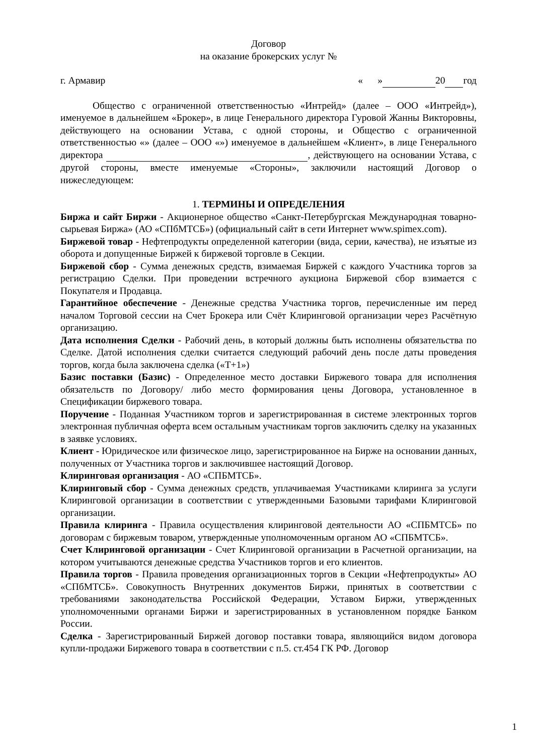Договор
на оказание брокерских услуг №
г. Армавир « » 20 год
Общество с ограниченной ответственностью «Интрейд» (далее – ООО «Интрейд»), именуемое в дальнейшем «Брокер», в лице Генерального директора Гуровой Жанны Викторовны, действующего на основании Устава, с одной стороны, и Общество с ограниченной ответственностью «» (далее – ООО «») именуемое в дальнейшем «Клиент», в лице Генерального директора , действующего на основании Устава, с другой стороны, вместе именуемые «Стороны», заключили настоящий Договор о нижеследующем:
1. ТЕРМИНЫ И ОПРЕДЕЛЕНИЯ
Биржа и сайт Биржи - Акционерное общество «Санкт-Петербургская Международная товарно-сырьевая Биржа» (АО «СПбМТСБ») (официальный сайт в сети Интернет www.spimex.com).
Биржевой товар - Нефтепродукты определенной категории (вида, серии, качества), не изъятые из оборота и допущенные Биржей к биржевой торговле в Секции.
Биржевой сбор - Сумма денежных средств, взимаемая Биржей с каждого Участника торгов за регистрацию Сделки. При проведении встречного аукциона Биржевой сбор взимается с Покупателя и Продавца.
Гарантийное обеспечение - Денежные средства Участника торгов, перечисленные им перед началом Торговой сессии на Счет Брокера или Счёт Клиринговой организации через Расчётную организацию.
Дата исполнения Сделки - Рабочий день, в который должны быть исполнены обязательства по Сделке. Датой исполнения сделки считается следующий рабочий день после даты проведения торгов, когда была заключена сделка («Т+1»)
Базис поставки (Базис) - Определенное место доставки Биржевого товара для исполнения обязательств по Договору/ либо место формирования цены Договора, установленное в Спецификации биржевого товара.
Поручение - Поданная Участником торгов и зарегистрированная в системе электронных торгов электронная публичная оферта всем остальным участникам торгов заключить сделку на указанных в заявке условиях.
Клиент - Юридическое или физическое лицо, зарегистрированное на Бирже на основании данных, полученных от Участника торгов и заключившее настоящий Договор.
Клиринговая организация - АО «СПБМТСБ».
Клиринговый сбор - Сумма денежных средств, уплачиваемая Участниками клиринга за услуги Клиринговой организации в соответствии с утвержденными Базовыми тарифами Клиринговой организации.
Правила клиринга - Правила осуществления клиринговой деятельности АО «СПБМТСБ» по договорам с биржевым товаром, утвержденные уполномоченным органом АО «СПБМТСБ».
Счет Клиринговой организации - Счет Клиринговой организации в Расчетной организации, на котором учитываются денежные средства Участников торгов и его клиентов.
Правила торгов - Правила проведения организационных торгов в Секции «Нефтепродукты» АО «СПбМТСБ». Совокупность Внутренних документов Биржи, принятых в соответствии с требованиями законодательства Российской Федерации, Уставом Биржи, утвержденных уполномоченными органами Биржи и зарегистрированных в установленном порядке Банком России.
Сделка - Зарегистрированный Биржей договор поставки товара, являющийся видом договора купли-продажи Биржевого товара в соответствии с п.5. ст.454 ГК РФ. Договор
1